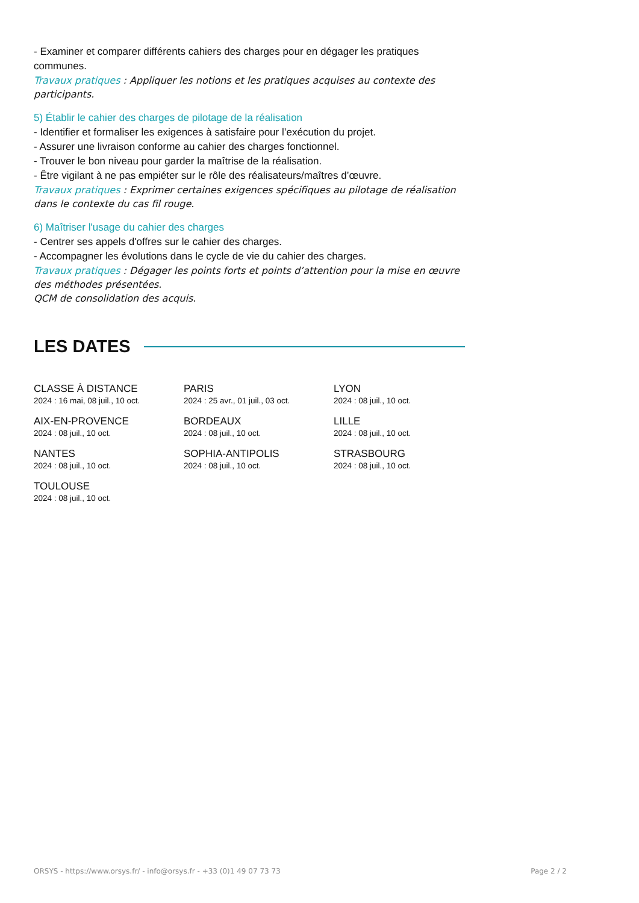- Examiner et comparer différents cahiers des charges pour en dégager les pratiques communes.
Travaux pratiques : Appliquer les notions et les pratiques acquises au contexte des participants.
5) Établir le cahier des charges de pilotage de la réalisation
- Identifier et formaliser les exigences à satisfaire pour l’exécution du projet.
- Assurer une livraison conforme au cahier des charges fonctionnel.
- Trouver le bon niveau pour garder la maîtrise de la réalisation.
- Être vigilant à ne pas empiéter sur le rôle des réalisateurs/maîtres d’œuvre.
Travaux pratiques : Exprimer certaines exigences spécifiques au pilotage de réalisation dans le contexte du cas fil rouge.
6) Maîtriser l'usage du cahier des charges
- Centrer ses appels d'offres sur le cahier des charges.
- Accompagner les évolutions dans le cycle de vie du cahier des charges.
Travaux pratiques : Dégager les points forts et points d’attention pour la mise en œuvre des méthodes présentées.
QCM de consolidation des acquis.
LES DATES
CLASSE À DISTANCE
2024 : 16 mai, 08 juil., 10 oct.
PARIS
2024 : 25 avr., 01 juil., 03 oct.
LYON
2024 : 08 juil., 10 oct.
AIX-EN-PROVENCE
2024 : 08 juil., 10 oct.
BORDEAUX
2024 : 08 juil., 10 oct.
LILLE
2024 : 08 juil., 10 oct.
NANTES
2024 : 08 juil., 10 oct.
SOPHIA-ANTIPOLIS
2024 : 08 juil., 10 oct.
STRASBOURG
2024 : 08 juil., 10 oct.
TOULOUSE
2024 : 08 juil., 10 oct.
ORSYS - https://www.orsys.fr/ - info@orsys.fr - +33 (0)1 49 07 73 73 Page 2 / 2